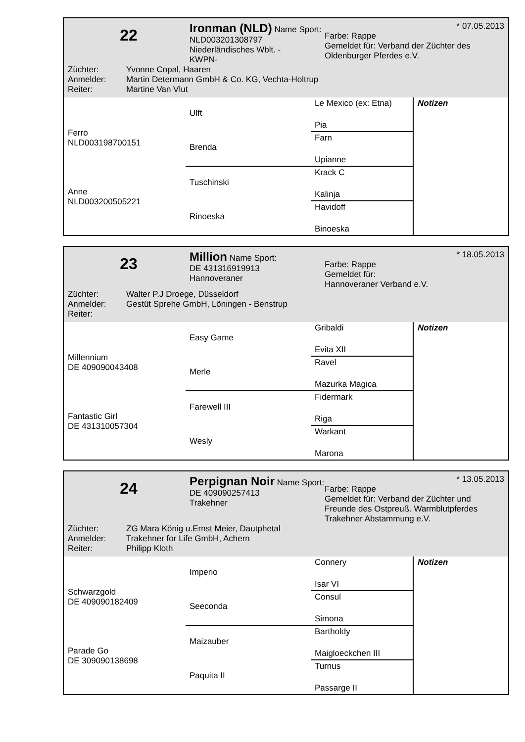22
Ironman (NLD) Name Sport:
NLD003201308797
Niederländisches Wblt. -
KWPN-
* 07.05.2013
Farbe: Rappe
Gemeldet für: Verband der Züchter des Oldenburger Pferdes e.V.
Züchter: Yvonne Copal, Haaren
Anmelder: Martin Determann GmbH & Co. KG, Vechta-Holtrup
Reiter: Martine Van Vlut
| Ferro NLD003198700151 | Ulft | Le Mexico (ex: Etna) | Notizen |
| | | Pia | |
| | Brenda | Farn | |
| | | Upianne | |
| Anne NLD003200505221 | Tuschinski | Krack C | |
| | | Kalinja | |
| | Rinoeska | Havidoff | |
| | | Binoeska | |
23
Million Name Sport:
DE 431316919913
Hannoveraner
* 18.05.2013
Farbe: Rappe
Gemeldet für:
Hannoveraner Verband e.V.
Züchter: Walter P.J Droege, Düsseldorf
Anmelder: Gestüt Sprehe GmbH, Löningen - Benstrup
Reiter:
| Millennium DE 409090043408 | Easy Game | Gribaldi | Notizen |
| | | Evita XII | |
| | Merle | Ravel | |
| | | Mazurka Magica | |
| Fantastic Girl DE 431310057304 | Farewell III | Fidermark | |
| | | Riga | |
| | Wesly | Warkant | |
| | | Marona | |
24
Perpignan Noir Name Sport:
DE 409090257413
Trakehner
* 13.05.2013
Farbe: Rappe
Gemeldet für: Verband der Züchter und Freunde des Ostpreuß. Warmblutpferdes Trakehner Abstammung e.V.
Züchter: ZG Mara König u.Ernst Meier, Dautphetal
Anmelder: Trakehner for Life GmbH, Achern
Reiter: Philipp Kloth
| Schwarzgold DE 409090182409 | Imperio | Connery | Notizen |
| | | Isar VI | |
| | Seeconda | Consul | |
| | | Simona | |
| Parade Go DE 309090138698 | Maizauber | Bartholdy | |
| | | Maigloeckchen III | |
| | Paquita II | Turnus | |
| | | Passarge II | |